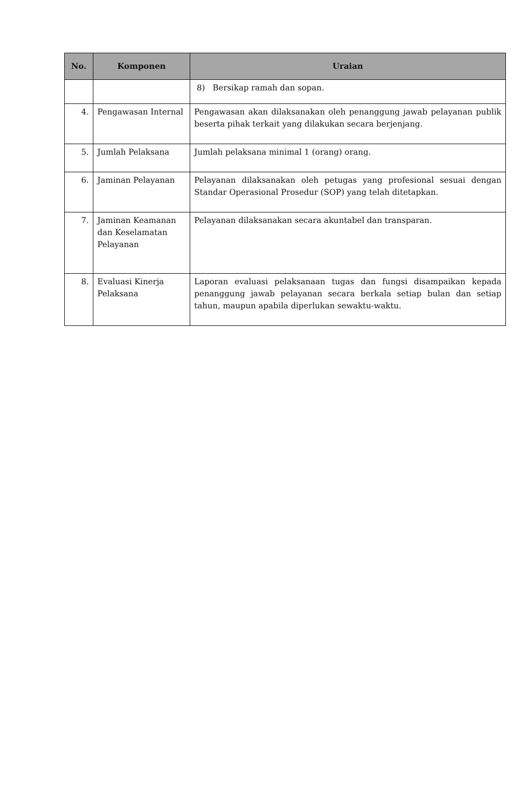| No. | Komponen | Uraian |
| --- | --- | --- |
| | | 8) Bersikap ramah dan sopan. |
| 4. | Pengawasan Internal | Pengawasan akan dilaksanakan oleh penanggung jawab pelayanan publik beserta pihak terkait yang dilakukan secara berjenjang. |
| 5. | Jumlah Pelaksana | Jumlah pelaksana minimal 1 (orang) orang. |
| 6. | Jaminan Pelayanan | Pelayanan dilaksanakan oleh petugas yang profesional sesuai dengan Standar Operasional Prosedur (SOP) yang telah ditetapkan. |
| 7. | Jaminan Keamanan dan Keselamatan Pelayanan | Pelayanan dilaksanakan secara akuntabel dan transparan. |
| 8. | Evaluasi Kinerja Pelaksana | Laporan evaluasi pelaksanaan tugas dan fungsi disampaikan kepada penanggung jawab pelayanan secara berkala setiap bulan dan setiap tahun, maupun apabila diperlukan sewaktu-waktu. |